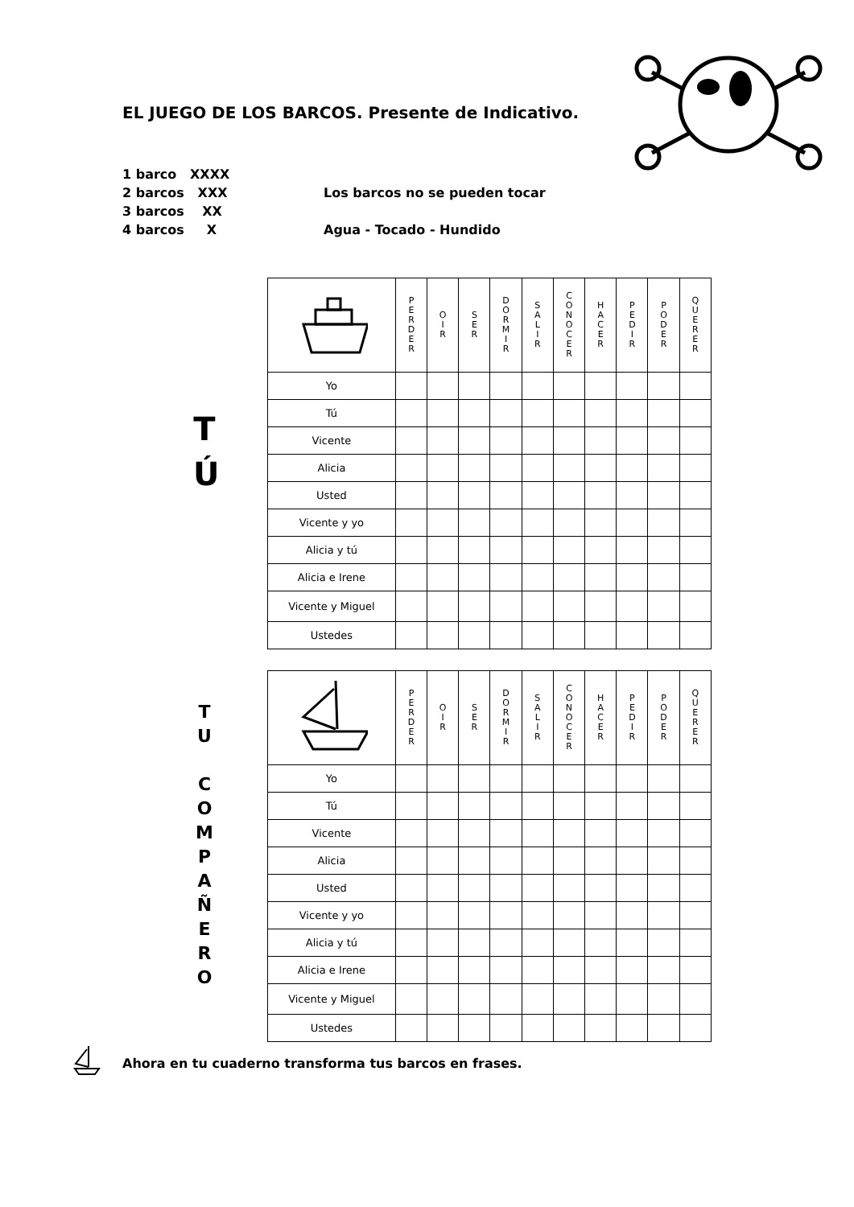EL JUEGO DE LOS BARCOS. Presente de Indicativo.
1 barco XXXX
2 barcos XXX Los barcos no se pueden tocar
3 barcos XX
4 barcos X Agua - Tocado - Hundido
T
Ú
| | P E R D E R | O I R | S E R | D O R M I R | S A L I R | C O N O C E R | H A C E R | P E D I R | P O D E R | Q U E R E R |
| --- | --- | --- | --- | --- | --- | --- | --- | --- | --- | --- |
| Yo | | | | | | | | | | |
| Tú | | | | | | | | | | |
| Vicente | | | | | | | | | | |
| Alicia | | | | | | | | | | |
| Usted | | | | | | | | | | |
| Vicente y yo | | | | | | | | | | |
| Alicia y tú | | | | | | | | | | |
| Alicia e Irene | | | | | | | | | | |
| Vicente y Miguel | | | | | | | | | | |
| Ustedes | | | | | | | | | | |
T
U
C
O
M
P
A
Ñ
E
R
O
| | P E R D E R | O I R | S E R | D O R M I R | S A L I R | C O N O C E R | H A C E R | P E D I R | P O D E R | Q U E R E R |
| --- | --- | --- | --- | --- | --- | --- | --- | --- | --- | --- |
| Yo | | | | | | | | | | |
| Tú | | | | | | | | | | |
| Vicente | | | | | | | | | | |
| Alicia | | | | | | | | | | |
| Usted | | | | | | | | | | |
| Vicente y yo | | | | | | | | | | |
| Alicia y tú | | | | | | | | | | |
| Alicia e Irene | | | | | | | | | | |
| Vicente y Miguel | | | | | | | | | | |
| Ustedes | | | | | | | | | | |
Ahora en tu cuaderno transforma tus barcos en frases.